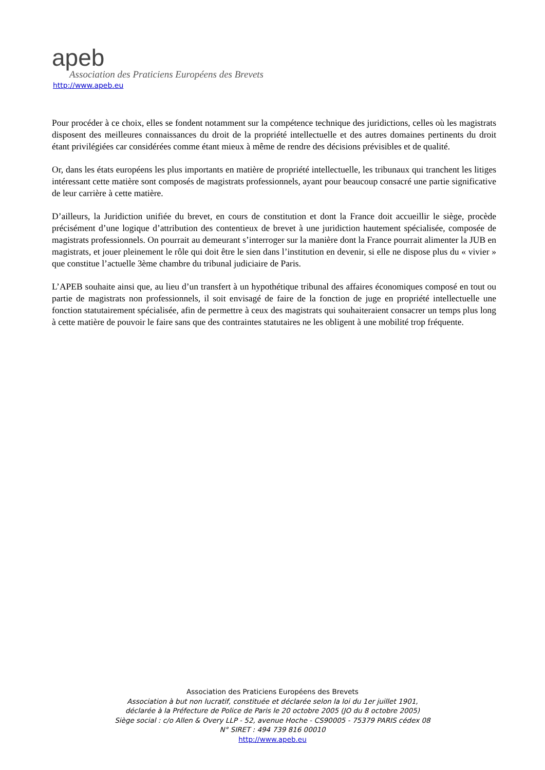apeb
Association des Praticiens Européens des Brevets
http://www.apeb.eu
Pour procéder à ce choix, elles se fondent notamment sur la compétence technique des juridictions, celles où les magistrats disposent des meilleures connaissances du droit de la propriété intellectuelle et des autres domaines pertinents du droit étant privilégiées car considérées comme étant mieux à même de rendre des décisions prévisibles et de qualité.
Or, dans les états européens les plus importants en matière de propriété intellectuelle, les tribunaux qui tranchent les litiges intéressant cette matière sont composés de magistrats professionnels, ayant pour beaucoup consacré une partie significative de leur carrière à cette matière.
D’ailleurs, la Juridiction unifiée du brevet, en cours de constitution et dont la France doit accueillir le siège, procède précisément d’une logique d’attribution des contentieux de brevet à une juridiction hautement spécialisée, composée de magistrats professionnels. On pourrait au demeurant s’interroger sur la manière dont la France pourrait alimenter la JUB en magistrats, et jouer pleinement le rôle qui doit être le sien dans l’institution en devenir, si elle ne dispose plus du « vivier » que constitue l’actuelle 3ème chambre du tribunal judiciaire de Paris.
L’APEB souhaite ainsi que, au lieu d’un transfert à un hypothétique tribunal des affaires économiques composé en tout ou partie de magistrats non professionnels, il soit envisagé de faire de la fonction de juge en propriété intellectuelle une fonction statutairement spécialisée, afin de permettre à ceux des magistrats qui souhaiteraient consacrer un temps plus long à cette matière de pouvoir le faire sans que des contraintes statutaires ne les obligent à une mobilité trop fréquente.
Association des Praticiens Européens des Brevets
Association à but non lucratif, constituée et déclarée selon la loi du 1er juillet 1901,
déclarée à la Préfecture de Police de Paris le 20 octobre 2005 (JO du 8 octobre 2005)
Siège social : c/o Allen & Overy LLP - 52, avenue Hoche - CS90005 - 75379 PARIS cédex 08
N° SIRET : 494 739 816 00010
http://www.apeb.eu